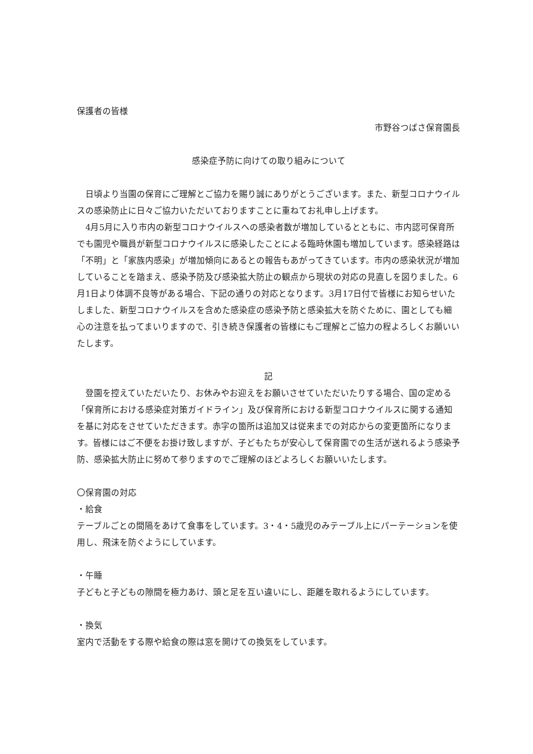保護者の皆様
市野谷つばさ保育園長
感染症予防に向けての取り組みについて
　日頃より当園の保育にご理解とご協力を賜り誠にありがとうございます。また、新型コロナウイルスの感染防止に日々ご協力いただいておりますことに重ねてお礼申し上げます。
　4月5月に入り市内の新型コロナウイルスへの感染者数が増加しているとともに、市内認可保育所でも園児や職員が新型コロナウイルスに感染したことによる臨時休園も増加しています。感染経路は「不明」と「家族内感染」が増加傾向にあるとの報告もあがってきています。市内の感染状況が増加していることを踏まえ、感染予防及び感染拡大防止の観点から現状の対応の見直しを図りました。6月1日より体調不良等がある場合、下記の通りの対応となります。3月17日付で皆様にお知らせいたしました、新型コロナウイルスを含めた感染症の感染予防と感染拡大を防ぐために、園としても細心の注意を払ってまいりますので、引き続き保護者の皆様にもご理解とご協力の程よろしくお願いいたします。
記
　登園を控えていただいたり、お休みやお迎えをお願いさせていただいたりする場合、国の定める「保育所における感染症対策ガイドライン」及び保育所における新型コロナウイルスに関する通知を基に対応をさせていただきます。赤字の箇所は追加又は従来までの対応からの変更箇所になります。皆様にはご不便をお掛け致しますが、子どもたちが安心して保育園での生活が送れるよう感染予防、感染拡大防止に努めて参りますのでご理解のほどよろしくお願いいたします。
〇保育園の対応
・給食
テーブルごとの間隔をあけて食事をしています。3・4・5歳児のみテーブル上にパーテーションを使用し、飛沫を防ぐようにしています。
・午睡
子どもと子どもの隙間を極力あけ、頭と足を互い違いにし、距離を取れるようにしています。
・換気
室内で活動をする際や給食の際は窓を開けての換気をしています。